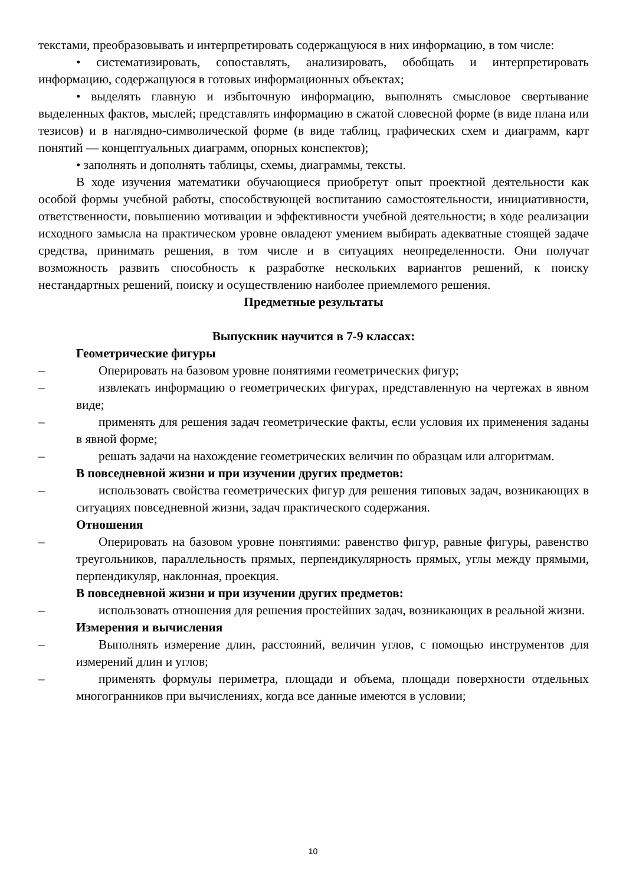текстами, преобразовывать и интерпретировать содержащуюся в них информацию, в том числе:
• систематизировать, сопоставлять, анализировать, обобщать и интерпретировать информацию, содержащуюся в готовых информационных объектах;
• выделять главную и избыточную информацию, выполнять смысловое свертывание выделенных фактов, мыслей; представлять информацию в сжатой словесной форме (в виде плана или тезисов) и в наглядно-символической форме (в виде таблиц, графических схем и диаграмм, карт понятий — концептуальных диаграмм, опорных конспектов);
• заполнять и дополнять таблицы, схемы, диаграммы, тексты.
В ходе изучения математики обучающиеся приобретут опыт проектной деятельности как особой формы учебной работы, способствующей воспитанию самостоятельности, инициативности, ответственности, повышению мотивации и эффективности учебной деятельности; в ходе реализации исходного замысла на практическом уровне овладеют умением выбирать адекватные стоящей задаче средства, принимать решения, в том числе и в ситуациях неопределенности. Они получат возможность развить способность к разработке нескольких вариантов решений, к поиску нестандартных решений, поиску и осуществлению наиболее приемлемого решения.
Предметные результаты
Выпускник научится в 7-9 классах:
Геометрические фигуры
– Оперировать на базовом уровне понятиями геометрических фигур;
– извлекать информацию о геометрических фигурах, представленную на чертежах в явном виде;
– применять для решения задач геометрические факты, если условия их применения заданы в явной форме;
– решать задачи на нахождение геометрических величин по образцам или алгоритмам.
В повседневной жизни и при изучении других предметов:
– использовать свойства геометрических фигур для решения типовых задач, возникающих в ситуациях повседневной жизни, задач практического содержания.
Отношения
– Оперировать на базовом уровне понятиями: равенство фигур, равные фигуры, равенство треугольников, параллельность прямых, перпендикулярность прямых, углы между прямыми, перпендикуляр, наклонная, проекция.
В повседневной жизни и при изучении других предметов:
– использовать отношения для решения простейших задач, возникающих в реальной жизни.
Измерения и вычисления
– Выполнять измерение длин, расстояний, величин углов, с помощью инструментов для измерений длин и углов;
– применять формулы периметра, площади и объема, площади поверхности отдельных многогранников при вычислениях, когда все данные имеются в условии;
10